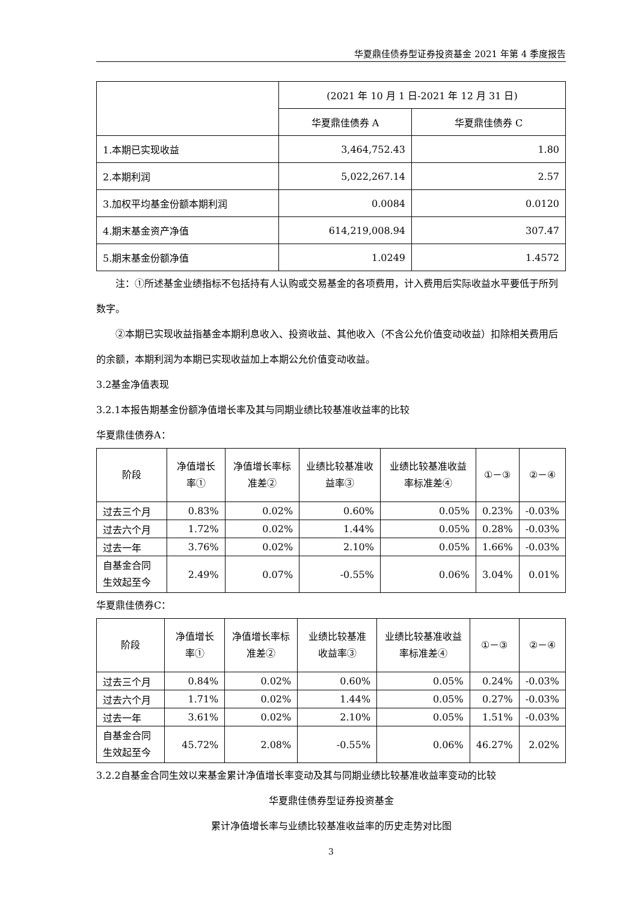华夏鼎佳债券型证券投资基金 2021 年第 4 季度报告
| | (2021 年 10 月 1 日-2021 年 12 月 31 日) | |
| | 华夏鼎佳债券 A | 华夏鼎佳债券 C |
| 1.本期已实现收益 | 3,464,752.43 | 1.80 |
| 2.本期利润 | 5,022,267.14 | 2.57 |
| 3.加权平均基金份额本期利润 | 0.0084 | 0.0120 |
| 4.期末基金资产净值 | 614,219,008.94 | 307.47 |
| 5.期末基金份额净值 | 1.0249 | 1.4572 |
注：①所述基金业绩指标不包括持有人认购或交易基金的各项费用，计入费用后实际收益水平要低于所列数字。
②本期已实现收益指基金本期利息收入、投资收益、其他收入（不含公允价值变动收益）扣除相关费用后的余额，本期利润为本期已实现收益加上本期公允价值变动收益。
3.2基金净值表现
3.2.1本报告期基金份额净值增长率及其与同期业绩比较基准收益率的比较
华夏鼎佳债券A：
| 阶段 | 净值增长率① | 净值增长率标准差② | 业绩比较基准收益率③ | 业绩比较基准收益率标准差④ | ①－③ | ②－④ |
| --- | --- | --- | --- | --- | --- | --- |
| 过去三个月 | 0.83% | 0.02% | 0.60% | 0.05% | 0.23% | -0.03% |
| 过去六个月 | 1.72% | 0.02% | 1.44% | 0.05% | 0.28% | -0.03% |
| 过去一年 | 3.76% | 0.02% | 2.10% | 0.05% | 1.66% | -0.03% |
| 自基金合同生效起至今 | 2.49% | 0.07% | -0.55% | 0.06% | 3.04% | 0.01% |
华夏鼎佳债券C：
| 阶段 | 净值增长率① | 净值增长率标准差② | 业绩比较基准收益率③ | 业绩比较基准收益率标准差④ | ①－③ | ②－④ |
| --- | --- | --- | --- | --- | --- | --- |
| 过去三个月 | 0.84% | 0.02% | 0.60% | 0.05% | 0.24% | -0.03% |
| 过去六个月 | 1.71% | 0.02% | 1.44% | 0.05% | 0.27% | -0.03% |
| 过去一年 | 3.61% | 0.02% | 2.10% | 0.05% | 1.51% | -0.03% |
| 自基金合同生效起至今 | 45.72% | 2.08% | -0.55% | 0.06% | 46.27% | 2.02% |
3.2.2自基金合同生效以来基金累计净值增长率变动及其与同期业绩比较基准收益率变动的比较
华夏鼎佳债券型证券投资基金
累计净值增长率与业绩比较基准收益率的历史走势对比图
3